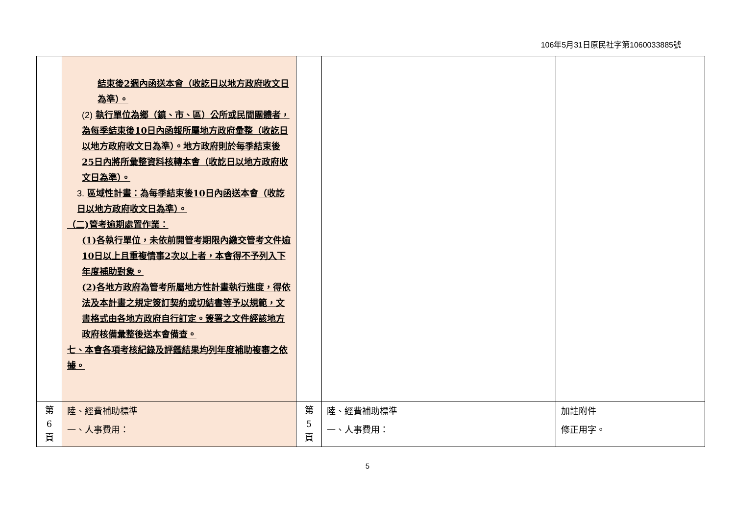106年5月31日原民社字第1060033885號
| | 結束後2週內函送本會（收訖日以地方政府收文日為準）。 (2) 執行單位為鄉（鎮、市、區）公所或民間團體者，為每季結束後10日內函報所屬地方政府彙整（收訖日以地方政府收文日為準）。地方政府則於每季結束後25日內將所彙整資料核轉本會（收訖日以地方政府收文日為準）。 3. 區域性計畫：為每季結束後10日內函送本會（收訖日以地方政府收文日為準）。 （二)管考逾期處置作業： (1)各執行單位，未依前開管考期限內繳交管考文件逾10日以上且重複情事2次以上者，本會得不予列入下年度補助對象。 (2)各地方政府為管考所屬地方性計畫執行進度，得依法及本計畫之規定簽訂契約或切結書等予以規範，文書格式由各地方政府自行訂定。簽署之文件經該地方政府核備彙整後送本會備查。 七、本會各項考核紀錄及評鑑結果均列年度補助複審之依據。 | | | |
| 第 6 頁 | 陸、經費補助標準 一、人事費用： | 第 5 頁 | 陸、經費補助標準 一、人事費用： | 加註附件 修正用字。 |
5